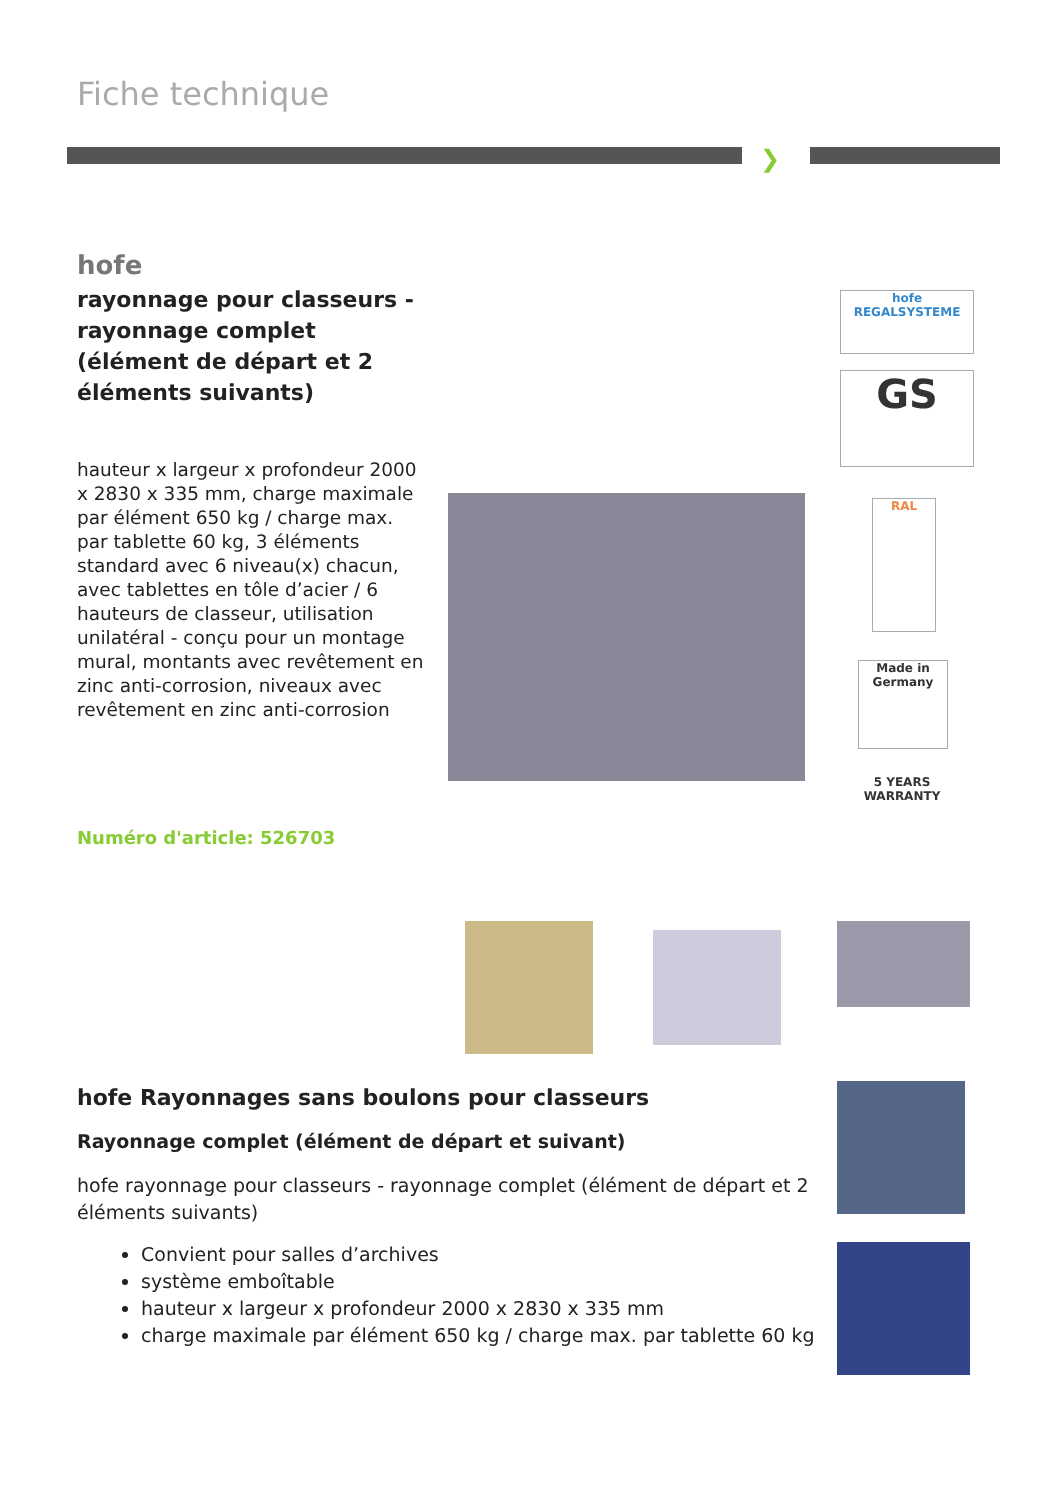Fiche technique
❯
hofe
rayonnage pour classeurs - rayonnage complet (élément de départ et 2 éléments suivants)
hauteur x largeur x profondeur 2000 x 2830 x 335 mm, charge maximale par élément 650 kg / charge max. par tablette 60 kg, 3 éléments standard avec 6 niveau(x) chacun, avec tablettes en tôle d’acier / 6 hauteurs de classeur, utilisation unilatéral - conçu pour un montage mural, montants avec revêtement en zinc anti-corrosion, niveaux avec revêtement en zinc anti-corrosion
Numéro d'article: 526703
hofe
REGALSYSTEME
GS
RAL
Made in Germany
5 YEARS WARRANTY
hofe Rayonnages sans boulons pour classeurs
Rayonnage complet (élément de départ et suivant)
hofe rayonnage pour classeurs - rayonnage complet (élément de départ et 2 éléments suivants)
Convient pour salles d’archives
système emboîtable
hauteur x largeur x profondeur 2000 x 2830 x 335 mm
charge maximale par élément 650 kg / charge max. par tablette 60 kg